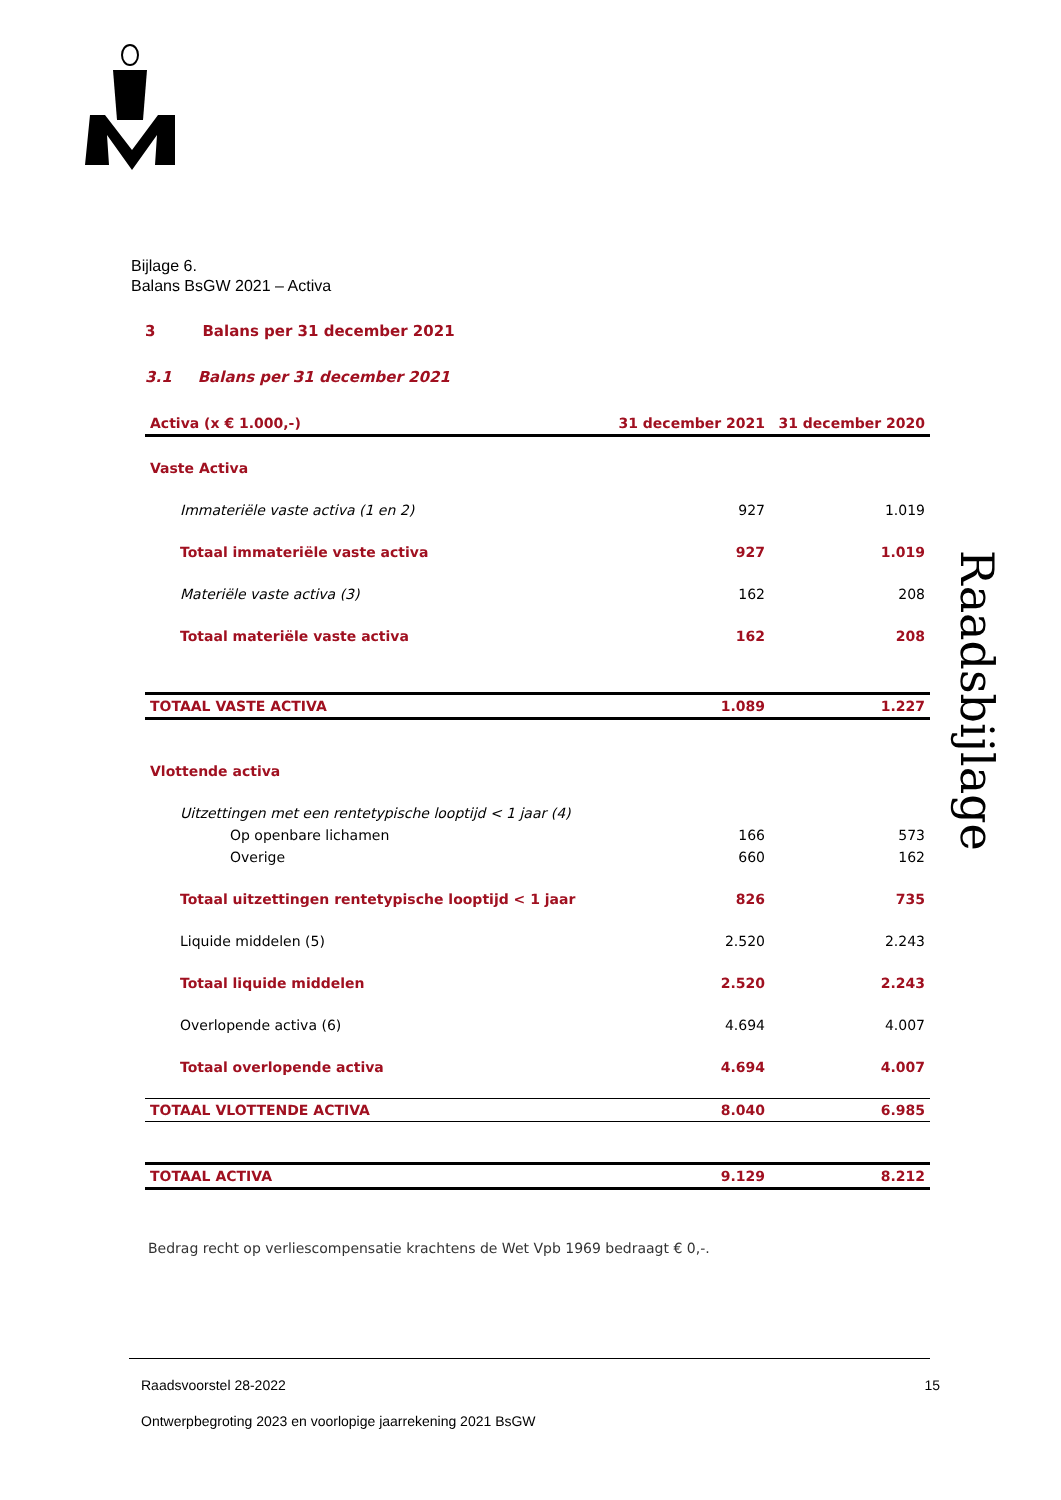Raadsbijlage
Bijlage 6.
Balans BsGW 2021 – Activa
3 Balans per 31 december 2021
3.1 Balans per 31 december 2021
| Activa (x € 1.000,-) | 31 december 2021 | 31 december 2020 |
| --- | --- | --- |
| Vaste Activa | | |
| Immateriële vaste activa (1 en 2) | 927 | 1.019 |
| Totaal immateriële vaste activa | 927 | 1.019 |
| Materiële vaste activa (3) | 162 | 208 |
| Totaal materiële vaste activa | 162 | 208 |
| TOTAAL VASTE ACTIVA | 1.089 | 1.227 |
| Vlottende activa | | |
| Uitzettingen met een rentetypische looptijd < 1 jaar (4) | | |
| Op openbare lichamen | 166 | 573 |
| Overige | 660 | 162 |
| Totaal uitzettingen rentetypische looptijd < 1 jaar | 826 | 735 |
| Liquide middelen (5) | 2.520 | 2.243 |
| Totaal liquide middelen | 2.520 | 2.243 |
| Overlopende activa (6) | 4.694 | 4.007 |
| Totaal overlopende activa | 4.694 | 4.007 |
| TOTAAL VLOTTENDE ACTIVA | 8.040 | 6.985 |
| TOTAAL ACTIVA | 9.129 | 8.212 |
Bedrag recht op verliescompensatie krachtens de Wet Vpb 1969 bedraagt € 0,-.
Raadsvoorstel 28-2022 15
Ontwerpbegroting 2023 en voorlopige jaarrekening 2021 BsGW